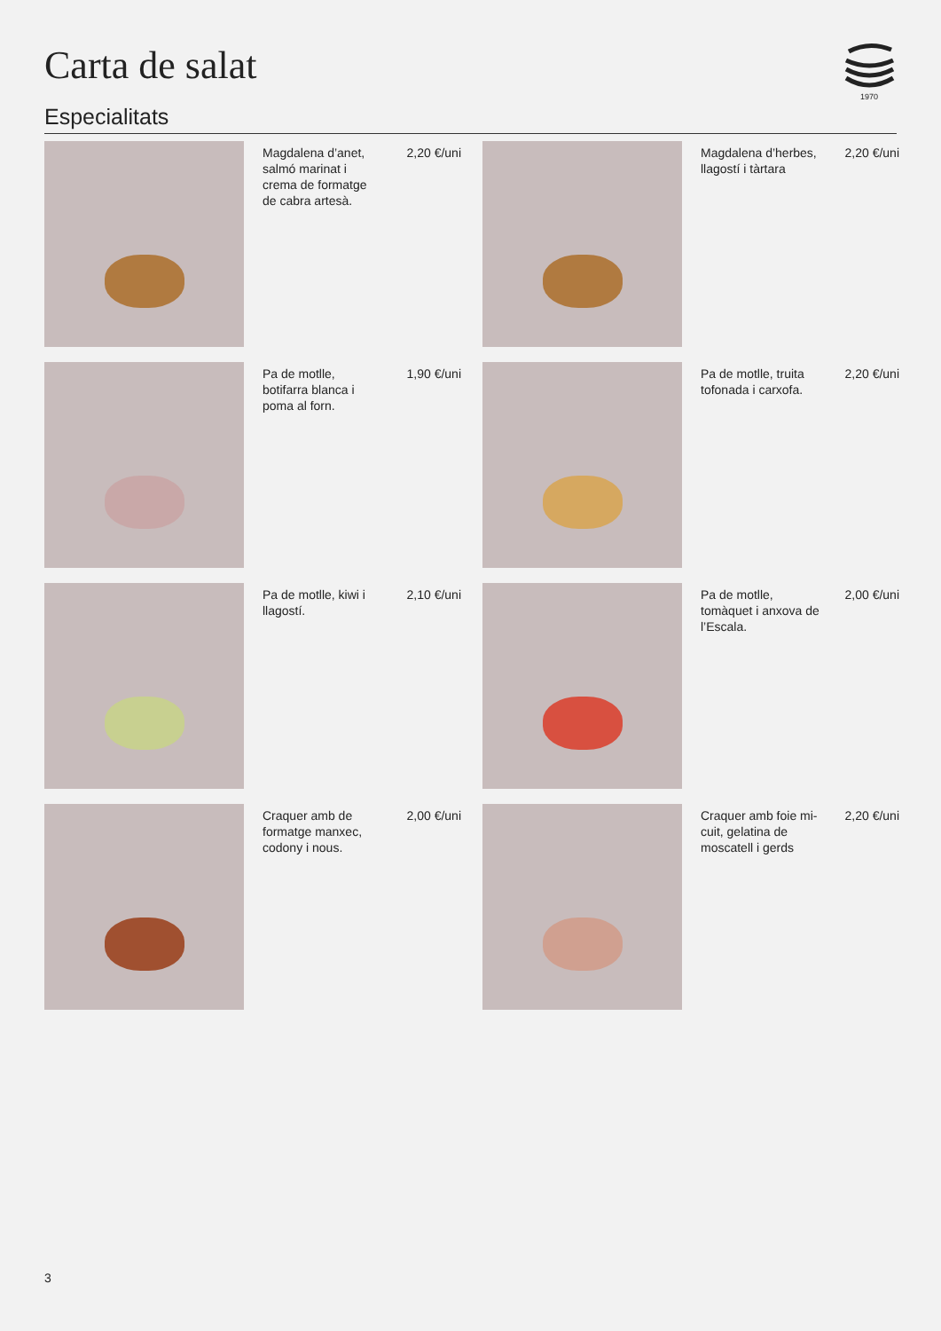Carta de salat
1970
Especialitats
Magdalena d’anet, salmó marinat i crema de formatge de cabra artesà.
2,20 €/uni
Magdalena d’herbes, llagostí i tàrtara
2,20 €/uni
Pa de motlle, botifarra blanca i poma al forn.
1,90 €/uni
Pa de motlle, truita tofonada i carxofa.
2,20 €/uni
Pa de motlle, kiwi i llagostí.
2,10 €/uni
Pa de motlle, tomàquet i anxova de l’Escala.
2,00 €/uni
Craquer amb de formatge manxec, codony i nous.
2,00 €/uni
Craquer amb foie mi-cuit, gelatina de moscatell i gerds
2,20 €/uni
3